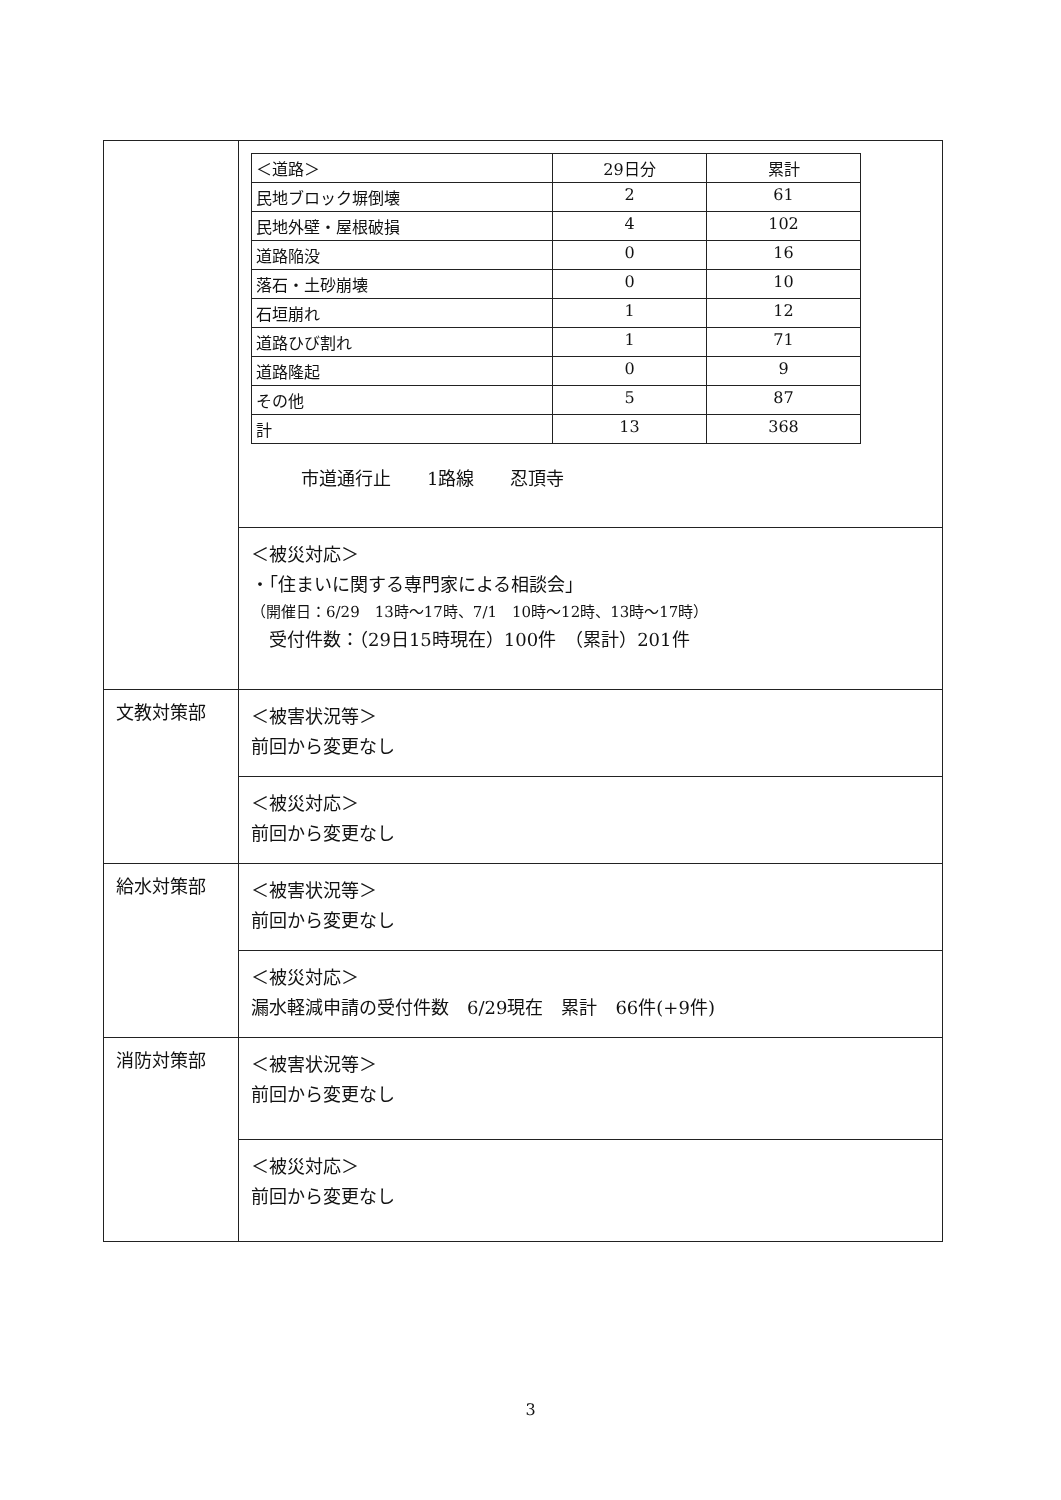| | / ＜道路＞ / 29日分 / 累計 / / --- / --- / --- / / 民地ブロック塀倒壊 / 2 / 61 / / 民地外壁・屋根破損 / 4 / 102 / / 道路陥没 / 0 / 16 / / 落石・土砂崩壊 / 0 / 10 / / 石垣崩れ / 1 / 12 / / 道路ひび割れ / 1 / 71 / / 道路隆起 / 0 / 9 / / その他 / 5 / 87 / / 計 / 13 / 368 / 市道通行止 1路線 忍頂寺 |
| | ＜被災対応＞ ・「住まいに関する専門家による相談会」 （開催日：6/29 13時～17時、7/1 10時～12時、13時～17時） 受付件数：（29日15時現在）100件 （累計）201件 |
| 文教対策部 | ＜被害状況等＞ 前回から変更なし |
| | ＜被災対応＞ 前回から変更なし |
| 給水対策部 | ＜被害状況等＞ 前回から変更なし |
| | ＜被災対応＞ 漏水軽減申請の受付件数 6/29現在 累計 66件(+9件) |
| 消防対策部 | ＜被害状況等＞ 前回から変更なし |
| | ＜被災対応＞ 前回から変更なし |
3